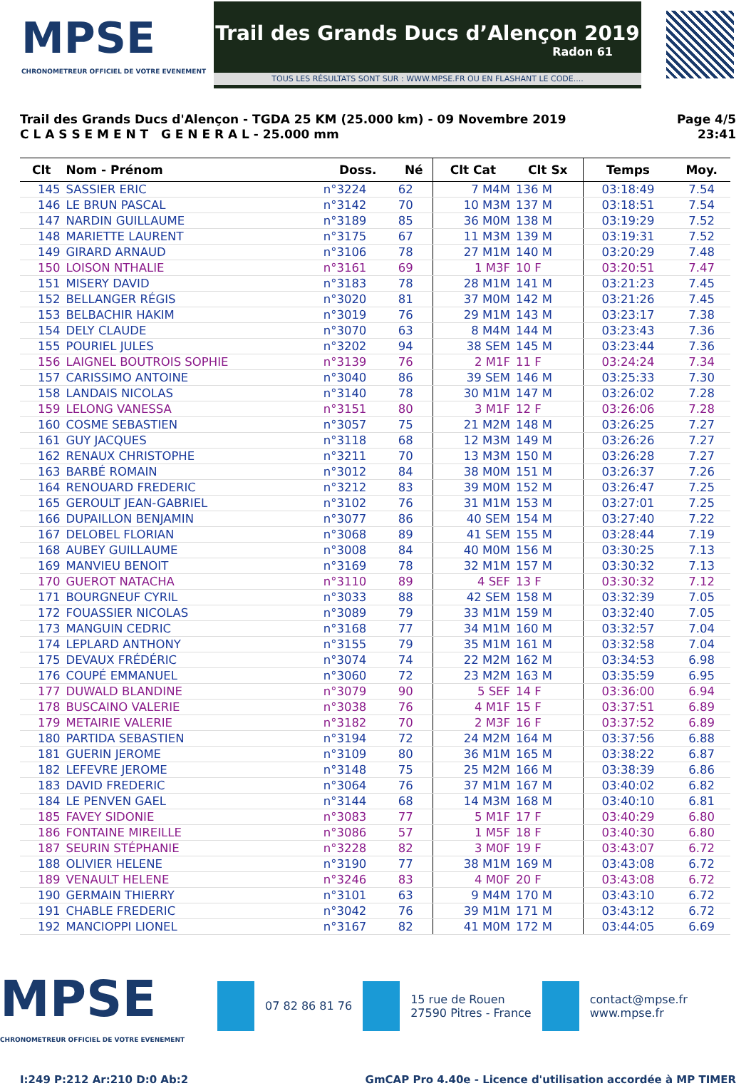MPSE
CHRONOMETREUR OFFICIEL DE VOTRE EVENEMENT
Trail des Grands Ducs d’Alençon 2019
Radon 61
TOUS LES RÉSULTATS SONT SUR : WWW.MPSE.FR OU EN FLASHANT LE CODE....
Trail des Grands Ducs d'Alençon - TGDA 25 KM (25.000 km) - 09 Novembre 2019
C L A S S E M E N T G E N E R A L - 25.000 mm
Page 4/5
23:41
| Clt | Nom - Prénom | Doss. | Né | Clt Cat | Clt Sx | Temps | Moy. |
| --- | --- | --- | --- | --- | --- | --- | --- |
| 145 | SASSIER ERIC | n°3224 | 62 | 7 M4M | 136 M | 03:18:49 | 7.54 |
| 146 | LE BRUN PASCAL | n°3142 | 70 | 10 M3M | 137 M | 03:18:51 | 7.54 |
| 147 | NARDIN GUILLAUME | n°3189 | 85 | 36 M0M | 138 M | 03:19:29 | 7.52 |
| 148 | MARIETTE LAURENT | n°3175 | 67 | 11 M3M | 139 M | 03:19:31 | 7.52 |
| 149 | GIRARD ARNAUD | n°3106 | 78 | 27 M1M | 140 M | 03:20:29 | 7.48 |
| 150 | LOISON NTHALIE | n°3161 | 69 | 1 M3F | 10 F | 03:20:51 | 7.47 |
| 151 | MISERY DAVID | n°3183 | 78 | 28 M1M | 141 M | 03:21:23 | 7.45 |
| 152 | BELLANGER RÉGIS | n°3020 | 81 | 37 M0M | 142 M | 03:21:26 | 7.45 |
| 153 | BELBACHIR HAKIM | n°3019 | 76 | 29 M1M | 143 M | 03:23:17 | 7.38 |
| 154 | DELY CLAUDE | n°3070 | 63 | 8 M4M | 144 M | 03:23:43 | 7.36 |
| 155 | POURIEL JULES | n°3202 | 94 | 38 SEM | 145 M | 03:23:44 | 7.36 |
| 156 | LAIGNEL BOUTROIS SOPHIE | n°3139 | 76 | 2 M1F | 11 F | 03:24:24 | 7.34 |
| 157 | CARISSIMO ANTOINE | n°3040 | 86 | 39 SEM | 146 M | 03:25:33 | 7.30 |
| 158 | LANDAIS NICOLAS | n°3140 | 78 | 30 M1M | 147 M | 03:26:02 | 7.28 |
| 159 | LELONG VANESSA | n°3151 | 80 | 3 M1F | 12 F | 03:26:06 | 7.28 |
| 160 | COSME SEBASTIEN | n°3057 | 75 | 21 M2M | 148 M | 03:26:25 | 7.27 |
| 161 | GUY JACQUES | n°3118 | 68 | 12 M3M | 149 M | 03:26:26 | 7.27 |
| 162 | RENAUX CHRISTOPHE | n°3211 | 70 | 13 M3M | 150 M | 03:26:28 | 7.27 |
| 163 | BARBÉ ROMAIN | n°3012 | 84 | 38 M0M | 151 M | 03:26:37 | 7.26 |
| 164 | RENOUARD FREDERIC | n°3212 | 83 | 39 M0M | 152 M | 03:26:47 | 7.25 |
| 165 | GEROULT JEAN-GABRIEL | n°3102 | 76 | 31 M1M | 153 M | 03:27:01 | 7.25 |
| 166 | DUPAILLON BENJAMIN | n°3077 | 86 | 40 SEM | 154 M | 03:27:40 | 7.22 |
| 167 | DELOBEL FLORIAN | n°3068 | 89 | 41 SEM | 155 M | 03:28:44 | 7.19 |
| 168 | AUBEY GUILLAUME | n°3008 | 84 | 40 M0M | 156 M | 03:30:25 | 7.13 |
| 169 | MANVIEU BENOIT | n°3169 | 78 | 32 M1M | 157 M | 03:30:32 | 7.13 |
| 170 | GUEROT NATACHA | n°3110 | 89 | 4 SEF | 13 F | 03:30:32 | 7.12 |
| 171 | BOURGNEUF CYRIL | n°3033 | 88 | 42 SEM | 158 M | 03:32:39 | 7.05 |
| 172 | FOUASSIER NICOLAS | n°3089 | 79 | 33 M1M | 159 M | 03:32:40 | 7.05 |
| 173 | MANGUIN CEDRIC | n°3168 | 77 | 34 M1M | 160 M | 03:32:57 | 7.04 |
| 174 | LEPLARD ANTHONY | n°3155 | 79 | 35 M1M | 161 M | 03:32:58 | 7.04 |
| 175 | DEVAUX FRÉDÉRIC | n°3074 | 74 | 22 M2M | 162 M | 03:34:53 | 6.98 |
| 176 | COUPÉ EMMANUEL | n°3060 | 72 | 23 M2M | 163 M | 03:35:59 | 6.95 |
| 177 | DUWALD BLANDINE | n°3079 | 90 | 5 SEF | 14 F | 03:36:00 | 6.94 |
| 178 | BUSCAINO VALERIE | n°3038 | 76 | 4 M1F | 15 F | 03:37:51 | 6.89 |
| 179 | METAIRIE VALERIE | n°3182 | 70 | 2 M3F | 16 F | 03:37:52 | 6.89 |
| 180 | PARTIDA SEBASTIEN | n°3194 | 72 | 24 M2M | 164 M | 03:37:56 | 6.88 |
| 181 | GUERIN JEROME | n°3109 | 80 | 36 M1M | 165 M | 03:38:22 | 6.87 |
| 182 | LEFEVRE JEROME | n°3148 | 75 | 25 M2M | 166 M | 03:38:39 | 6.86 |
| 183 | DAVID FREDERIC | n°3064 | 76 | 37 M1M | 167 M | 03:40:02 | 6.82 |
| 184 | LE PENVEN GAEL | n°3144 | 68 | 14 M3M | 168 M | 03:40:10 | 6.81 |
| 185 | FAVEY SIDONIE | n°3083 | 77 | 5 M1F | 17 F | 03:40:29 | 6.80 |
| 186 | FONTAINE MIREILLE | n°3086 | 57 | 1 M5F | 18 F | 03:40:30 | 6.80 |
| 187 | SEURIN STÉPHANIE | n°3228 | 82 | 3 M0F | 19 F | 03:43:07 | 6.72 |
| 188 | OLIVIER HELENE | n°3190 | 77 | 38 M1M | 169 M | 03:43:08 | 6.72 |
| 189 | VENAULT HELENE | n°3246 | 83 | 4 M0F | 20 F | 03:43:08 | 6.72 |
| 190 | GERMAIN THIERRY | n°3101 | 63 | 9 M4M | 170 M | 03:43:10 | 6.72 |
| 191 | CHABLE FREDERIC | n°3042 | 76 | 39 M1M | 171 M | 03:43:12 | 6.72 |
| 192 | MANCIOPPI LIONEL | n°3167 | 82 | 41 M0M | 172 M | 03:44:05 | 6.69 |
MPSE
CHRONOMETREUR OFFICIEL DE VOTRE EVENEMENT
07 82 86 81 76
15 rue de Rouen
27590 Pitres - France
contact@mpse.fr
www.mpse.fr
I:249 P:212 Ar:210 D:0 Ab:2 GmCAP Pro 4.40e - Licence d'utilisation accordée à MP TIMER